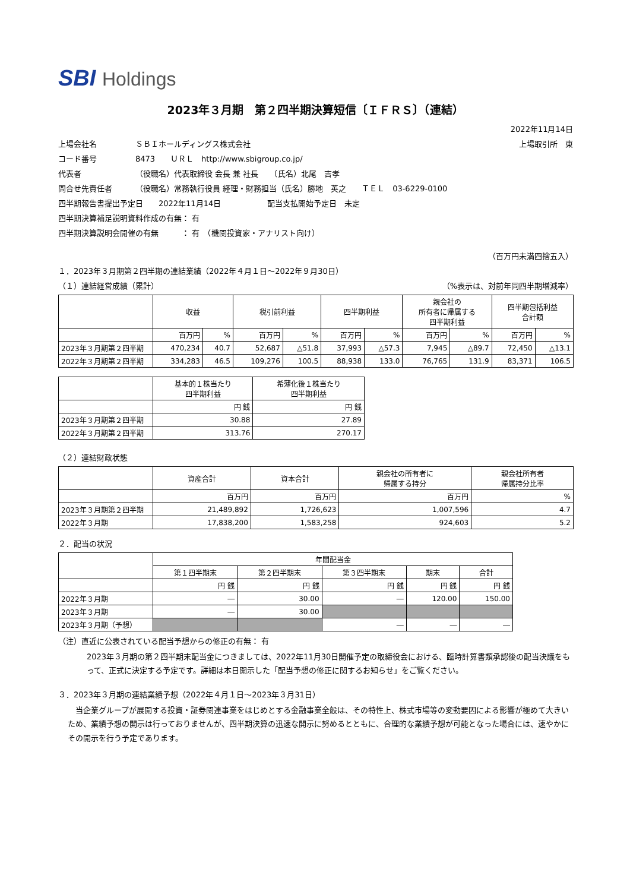SBI Holdings
2023年３月期　第２四半期決算短信〔ＩＦＲＳ〕（連結）
2022年11月14日
上場会社名 ＳＢＩホールディングス株式会社 上場取引所　東
コード番号 8473　　ＵＲＬ　http://www.sbigroup.co.jp/
代表者 （役職名）代表取締役 会長 兼 社長　　（氏名）北尾　吉孝
問合せ先責任者 （役職名）常務執行役員 経理・財務担当（氏名）勝地　英之　　ＴＥＬ　03-6229-0100
四半期報告書提出予定日　　2022年11月14日　　　　　　配当支払開始予定日　未定
四半期決算補足説明資料作成の有無： 有
四半期決算説明会開催の有無　　　： 有　（機関投資家・アナリスト向け）
（百万円未満四捨五入）
１．2023年３月期第２四半期の連結業績（2022年４月１日～2022年９月30日）
（１）連結経営成績（累計） （%表示は、対前年同四半期増減率）
| | 収益 | | 税引前利益 | | 四半期利益 | | 親会社の 所有者に帰属する 四半期利益 | | 四半期包括利益 合計額 | |
| --- | --- | --- | --- | --- | --- | --- | --- | --- | --- | --- |
| | 百万円 | % | 百万円 | % | 百万円 | % | 百万円 | % | 百万円 | % |
| 2023年３月期第２四半期 | 470,234 | 40.7 | 52,687 | △51.8 | 37,993 | △57.3 | 7,945 | △89.7 | 72,450 | △13.1 |
| 2022年３月期第２四半期 | 334,283 | 46.5 | 109,276 | 100.5 | 88,938 | 133.0 | 76,765 | 131.9 | 83,371 | 106.5 |
| | 基本的１株当たり 四半期利益 | 希薄化後１株当たり 四半期利益 |
| --- | --- | --- |
| | 円 銭 | 円 銭 |
| 2023年３月期第２四半期 | 30.88 | 27.89 |
| 2022年３月期第２四半期 | 313.76 | 270.17 |
（２）連結財政状態
| | 資産合計 | 資本合計 | 親会社の所有者に 帰属する持分 | 親会社所有者 帰属持分比率 |
| --- | --- | --- | --- | --- |
| | 百万円 | 百万円 | 百万円 | % |
| 2023年３月期第２四半期 | 21,489,892 | 1,726,623 | 1,007,596 | 4.7 |
| 2022年３月期 | 17,838,200 | 1,583,258 | 924,603 | 5.2 |
２．配当の状況
| | 年間配当金 | | | | |
| --- | --- | --- | --- | --- | --- |
| | 第１四半期末 | 第２四半期末 | 第３四半期末 | 期末 | 合計 |
| | 円 銭 | 円 銭 | 円 銭 | 円 銭 | 円 銭 |
| 2022年３月期 | ― | 30.00 | ― | 120.00 | 150.00 |
| 2023年３月期 | ― | 30.00 | | | |
| 2023年３月期（予想） | | | ― | ― | ― |
（注）直近に公表されている配当予想からの修正の有無： 有
2023年３月期の第２四半期末配当金につきましては、2022年11月30日開催予定の取締役会における、臨時計算書類承認後の配当決議をもって、正式に決定する予定です。詳細は本日開示した「配当予想の修正に関するお知らせ」をご覧ください。
３．2023年３月期の連結業績予想（2022年４月１日～2023年３月31日）
　当企業グループが展開する投資・証券関連事業をはじめとする金融事業全般は、その特性上、株式市場等の変動要因による影響が極めて大きいため、業績予想の開示は行っておりませんが、四半期決算の迅速な開示に努めるとともに、合理的な業績予想が可能となった場合には、速やかにその開示を行う予定であります。